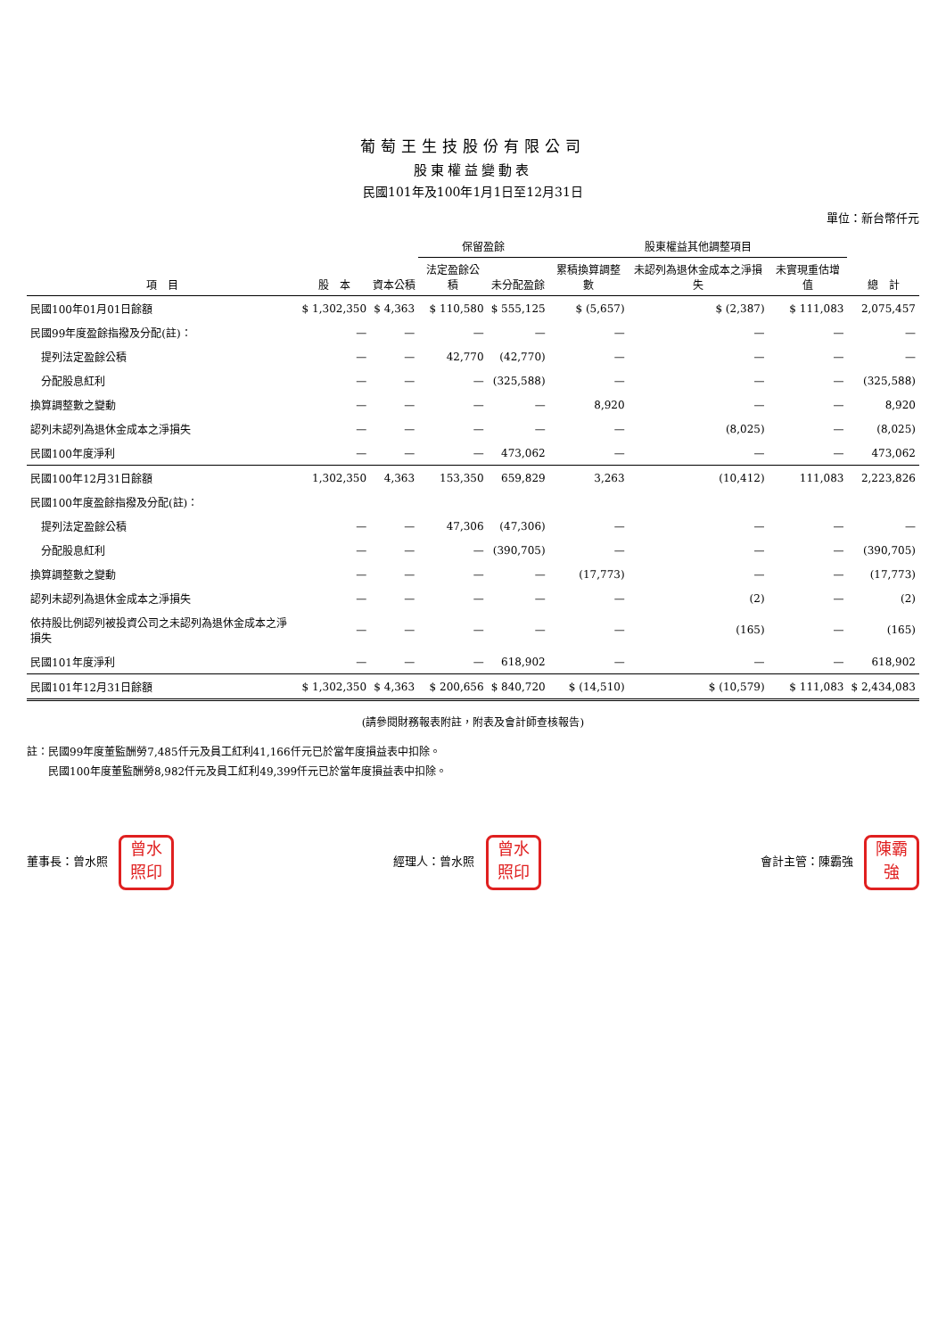葡萄王生技股份有限公司
股東權益變動表
民國101年及100年1月1日至12月31日
單位：新台幣仟元
| 項 目 | 股 本 | 資本公積 | 保留盈餘 | | 股東權益其他調整項目 | | | 總 計 |
| --- | --- | --- | --- | --- | --- | --- | --- | --- |
| | | | 法定盈餘公積 | 未分配盈餘 | 累積換算調整數 | 未認列為退休金成本之淨損失 | 未實現重估增值 | |
| 民國100年01月01日餘額 | $ 1,302,350 | $ 4,363 | $ 110,580 | $ 555,125 | $ (5,657) | $ (2,387) | $ 111,083 | 2,075,457 |
| 民國99年度盈餘指撥及分配(註)： | — | — | — | — | — | — | — | — |
| 提列法定盈餘公積 | — | — | 42,770 | (42,770) | — | — | — | — |
| 分配股息紅利 | — | — | — | (325,588) | — | — | — | (325,588) |
| 換算調整數之變動 | — | — | — | — | 8,920 | — | — | 8,920 |
| 認列未認列為退休金成本之淨損失 | — | — | — | — | — | (8,025) | — | (8,025) |
| 民國100年度淨利 | — | — | — | 473,062 | — | — | — | 473,062 |
| 民國100年12月31日餘額 | 1,302,350 | 4,363 | 153,350 | 659,829 | 3,263 | (10,412) | 111,083 | 2,223,826 |
| 民國100年度盈餘指撥及分配(註)： | | | | | | | | |
| 提列法定盈餘公積 | — | — | 47,306 | (47,306) | — | — | — | — |
| 分配股息紅利 | — | — | — | (390,705) | — | — | — | (390,705) |
| 換算調整數之變動 | — | — | — | — | (17,773) | — | — | (17,773) |
| 認列未認列為退休金成本之淨損失 | — | — | — | — | — | (2) | — | (2) |
| 依持股比例認列被投資公司之未認列為退休金成本之淨損失 | — | — | — | — | — | (165) | — | (165) |
| 民國101年度淨利 | — | — | — | 618,902 | — | — | — | 618,902 |
| 民國101年12月31日餘額 | $ 1,302,350 | $ 4,363 | $ 200,656 | $ 840,720 | $ (14,510) | $ (10,579) | $ 111,083 | $ 2,434,083 |
(請參閱財務報表附註，附表及會計師查核報告)
註：民國99年度董監酬勞7,485仟元及員工紅利41,166仟元已於當年度損益表中扣除。
　　民國100年度董監酬勞8,982仟元及員工紅利49,399仟元已於當年度損益表中扣除。
董事長：曾水照 曾水
照印
經理人：曾水照 曾水
照印
會計主管：陳霸強 陳霸
強